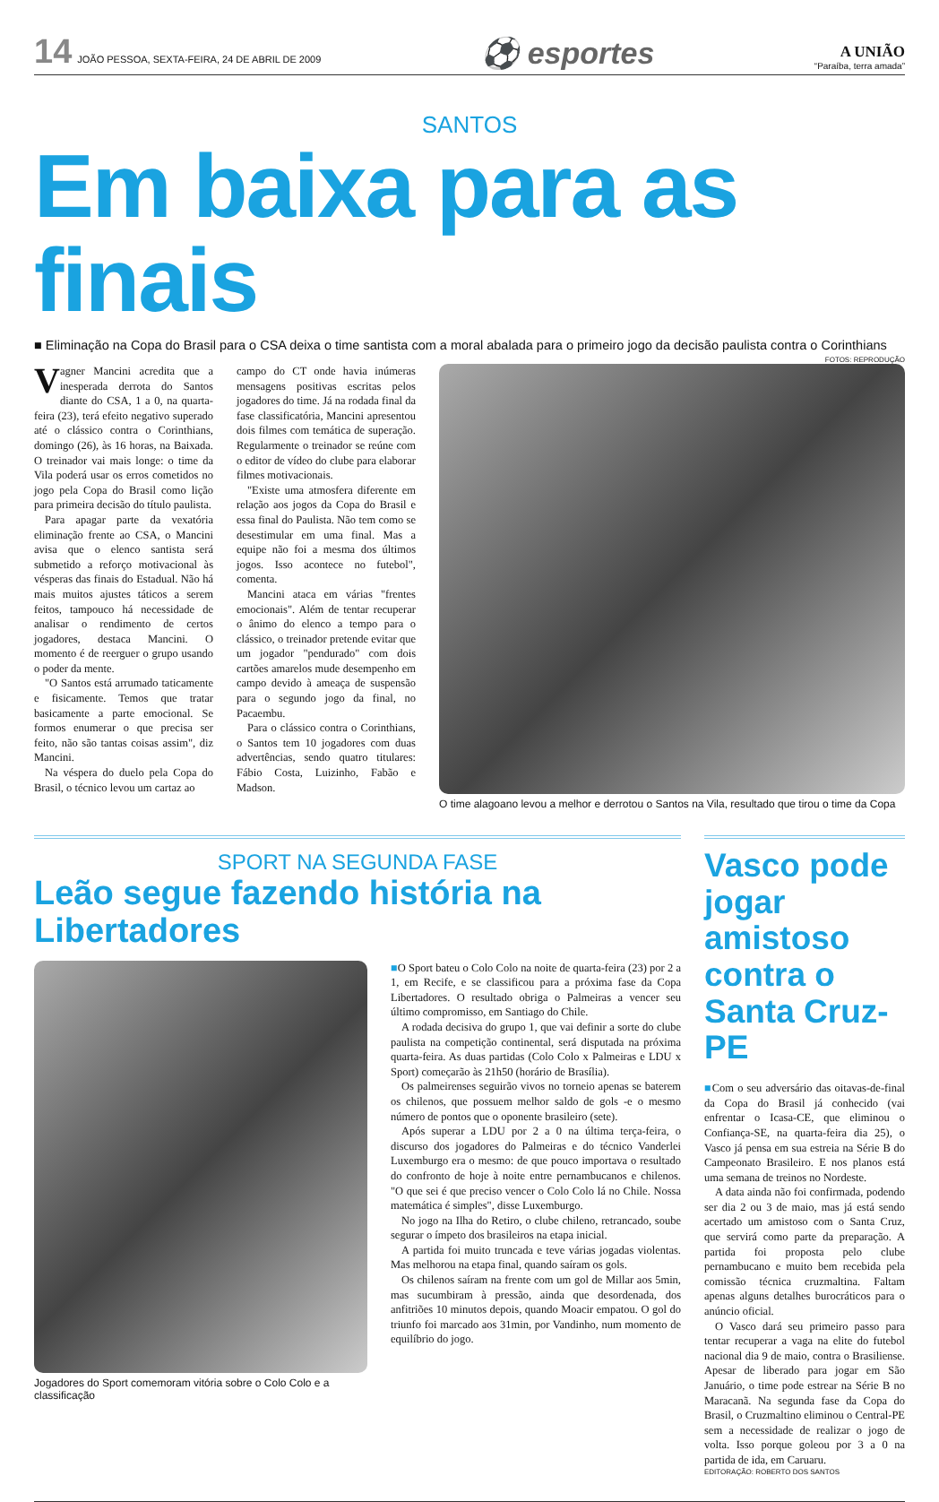14 JOÃO PESSOA, SEXTA-FEIRA, 24 DE ABRIL DE 2009
⚽ esportes
A UNIÃO
“Paraíba, terra amada”
SANTOS
Em baixa para as finais
■ Eliminação na Copa do Brasil para o CSA deixa o time santista com a moral abalada para o primeiro jogo da decisão paulista contra o Corinthians
FOTOS: REPRODUÇÃO
Vagner Mancini acredita que a inesperada derrota do Santos diante do CSA, 1 a 0, na quarta-feira (23), terá efeito negativo superado até o clássico contra o Corinthians, domingo (26), às 16 horas, na Baixada. O treinador vai mais longe: o time da Vila poderá usar os erros cometidos no jogo pela Copa do Brasil como lição para primeira decisão do título paulista.
Para apagar parte da vexatória eliminação frente ao CSA, o Mancini avisa que o elenco santista será submetido a reforço motivacional às vésperas das finais do Estadual. Não há mais muitos ajustes táticos a serem feitos, tampouco há necessidade de analisar o rendimento de certos jogadores, destaca Mancini. O momento é de reerguer o grupo usando o poder da mente.
"O Santos está arrumado taticamente e fisicamente. Temos que tratar basicamente a parte emocional. Se formos enumerar o que precisa ser feito, não são tantas coisas assim", diz Mancini.
Na véspera do duelo pela Copa do Brasil, o técnico levou um cartaz ao
campo do CT onde havia inúmeras mensagens positivas escritas pelos jogadores do time. Já na rodada final da fase classificatória, Mancini apresentou dois filmes com temática de superação. Regularmente o treinador se reúne com o editor de vídeo do clube para elaborar filmes motivacionais.
"Existe uma atmosfera diferente em relação aos jogos da Copa do Brasil e essa final do Paulista. Não tem como se desestimular em uma final. Mas a equipe não foi a mesma dos últimos jogos. Isso acontece no futebol", comenta.
Mancini ataca em várias "frentes emocionais". Além de tentar recuperar o ânimo do elenco a tempo para o clássico, o treinador pretende evitar que um jogador "pendurado" com dois cartões amarelos mude desempenho em campo devido à ameaça de suspensão para o segundo jogo da final, no Pacaembu.
Para o clássico contra o Corinthians, o Santos tem 10 jogadores com duas advertências, sendo quatro titulares: Fábio Costa, Luizinho, Fabão e Madson.
O time alagoano levou a melhor e derrotou o Santos na Vila, resultado que tirou o time da Copa
SPORT NA SEGUNDA FASE
Leão segue fazendo história na Libertadores
Jogadores do Sport comemoram vitória sobre o Colo Colo e a classificação
■O Sport bateu o Colo Colo na noite de quarta-feira (23) por 2 a 1, em Recife, e se classificou para a próxima fase da Copa Libertadores. O resultado obriga o Palmeiras a vencer seu último compromisso, em Santiago do Chile.
A rodada decisiva do grupo 1, que vai definir a sorte do clube paulista na competição continental, será disputada na próxima quarta-feira. As duas partidas (Colo Colo x Palmeiras e LDU x Sport) começarão às 21h50 (horário de Brasília).
Os palmeirenses seguirão vivos no torneio apenas se baterem os chilenos, que possuem melhor saldo de gols -e o mesmo número de pontos que o oponente brasileiro (sete).
Após superar a LDU por 2 a 0 na última terça-feira, o discurso dos jogadores do Palmeiras e do técnico Vanderlei Luxemburgo era o mesmo: de que pouco importava o resultado do confronto de hoje à noite entre pernambucanos e chilenos. "O que sei é que preciso vencer o Colo Colo lá no Chile. Nossa matemática é simples", disse Luxemburgo.
No jogo na Ilha do Retiro, o clube chileno, retrancado, soube segurar o ímpeto dos brasileiros na etapa inicial.
A partida foi muito truncada e teve várias jogadas violentas. Mas melhorou na etapa final, quando saíram os gols.
Os chilenos saíram na frente com um gol de Millar aos 5min, mas sucumbiram à pressão, ainda que desordenada, dos anfitriões 10 minutos depois, quando Moacir empatou. O gol do triunfo foi marcado aos 31min, por Vandinho, num momento de equilíbrio do jogo.
Vasco pode jogar amistoso contra o Santa Cruz-PE
■Com o seu adversário das oitavas-de-final da Copa do Brasil já conhecido (vai enfrentar o Icasa-CE, que eliminou o Confiança-SE, na quarta-feira dia 25), o Vasco já pensa em sua estreia na Série B do Campeonato Brasileiro. E nos planos está uma semana de treinos no Nordeste.
A data ainda não foi confirmada, podendo ser dia 2 ou 3 de maio, mas já está sendo acertado um amistoso com o Santa Cruz, que servirá como parte da preparação. A partida foi proposta pelo clube pernambucano e muito bem recebida pela comissão técnica cruzmaltina. Faltam apenas alguns detalhes burocráticos para o anúncio oficial.
O Vasco dará seu primeiro passo para tentar recuperar a vaga na elite do futebol nacional dia 9 de maio, contra o Brasiliense. Apesar de liberado para jogar em São Januário, o time pode estrear na Série B no Maracanã. Na segunda fase da Copa do Brasil, o Cruzmaltino eliminou o Central-PE sem a necessidade de realizar o jogo de volta. Isso porque goleou por 3 a 0 na partida de ida, em Caruaru.
EDITORAÇÃO: ROBERTO DOS SANTOS